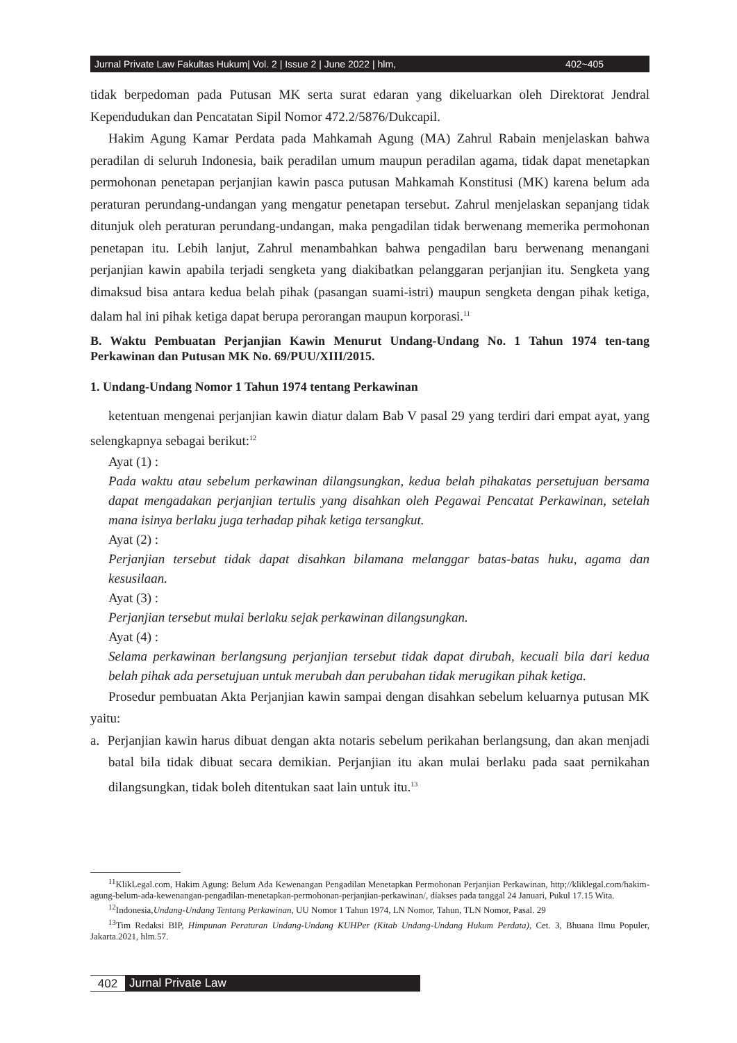Jurnal Private Law Fakultas Hukum| Vol. 2 | Issue 2 | June 2022 | hlm, 402~405
tidak berpedoman pada Putusan MK serta surat edaran yang dikeluarkan oleh Direktorat Jendral Kependudukan dan Pencatatan Sipil Nomor 472.2/5876/Dukcapil.
Hakim Agung Kamar Perdata pada Mahkamah Agung (MA) Zahrul Rabain menjelaskan bahwa peradilan di seluruh Indonesia, baik peradilan umum maupun peradilan agama, tidak dapat menetapkan permohonan penetapan perjanjian kawin pasca putusan Mahkamah Konstitusi (MK) karena belum ada peraturan perundang-undangan yang mengatur penetapan tersebut. Zahrul menjelaskan sepanjang tidak ditunjuk oleh peraturan perundang-undangan, maka pengadilan tidak berwenang memerika permohonan penetapan itu. Lebih lanjut, Zahrul menambahkan bahwa pengadilan baru berwenang menangani perjanjian kawin apabila terjadi sengketa yang diakibatkan pelanggaran perjanjian itu. Sengketa yang dimaksud bisa antara kedua belah pihak (pasangan suami-istri) maupun sengketa dengan pihak ketiga, dalam hal ini pihak ketiga dapat berupa perorangan maupun korporasi.<sup>11</sup>
B. Waktu Pembuatan Perjanjian Kawin Menurut Undang-Undang No. 1 Tahun 1974 ten-tang Perkawinan dan Putusan MK No. 69/PUU/XIII/2015.
1. Undang-Undang Nomor 1 Tahun 1974 tentang Perkawinan
ketentuan mengenai perjanjian kawin diatur dalam Bab V pasal 29 yang terdiri dari empat ayat, yang selengkapnya sebagai berikut:<sup>12</sup>
Ayat (1) :
Pada waktu atau sebelum perkawinan dilangsungkan, kedua belah pihakatas persetujuan bersama dapat mengadakan perjanjian tertulis yang disahkan oleh Pegawai Pencatat Perkawinan, setelah mana isinya berlaku juga terhadap pihak ketiga tersangkut.
Ayat (2) :
Perjanjian tersebut tidak dapat disahkan bilamana melanggar batas-batas huku, agama dan kesusilaan.
Ayat (3) :
Perjanjian tersebut mulai berlaku sejak perkawinan dilangsungkan.
Ayat (4) :
Selama perkawinan berlangsung perjanjian tersebut tidak dapat dirubah, kecuali bila dari kedua belah pihak ada persetujuan untuk merubah dan perubahan tidak merugikan pihak ketiga.
Prosedur pembuatan Akta Perjanjian kawin sampai dengan disahkan sebelum keluarnya putusan MK yaitu:
a. Perjanjian kawin harus dibuat dengan akta notaris sebelum perikahan berlangsung, dan akan menjadi batal bila tidak dibuat secara demikian. Perjanjian itu akan mulai berlaku pada saat pernikahan dilangsungkan, tidak boleh ditentukan saat lain untuk itu.<sup>13</sup>
<sup>11</sup> KlikLegal.com, Hakim Agung: Belum Ada Kewenangan Pengadilan Menetapkan Permohonan Perjanjian Perkawinan, http;//kliklegal.com/hakim-agung-belum-ada-kewenangan-pengadilan-menetapkan-permohonan-perjanjian-perkawinan/, diakses pada tanggal 24 Januari, Pukul 17.15 Wita.
<sup>12</sup> Indonesia,Undang-Undang Tentang Perkawinan, UU Nomor 1 Tahun 1974, LN Nomor, Tahun, TLN Nomor, Pasal. 29
<sup>13</sup> Tim Redaksi BIP, Himpunan Peraturan Undang-Undang KUHPer (Kitab Undang-Undang Hukum Perdata), Cet. 3, Bhuana Ilmu Populer, Jakarta.2021, hlm.57.
402 Jurnal Private Law